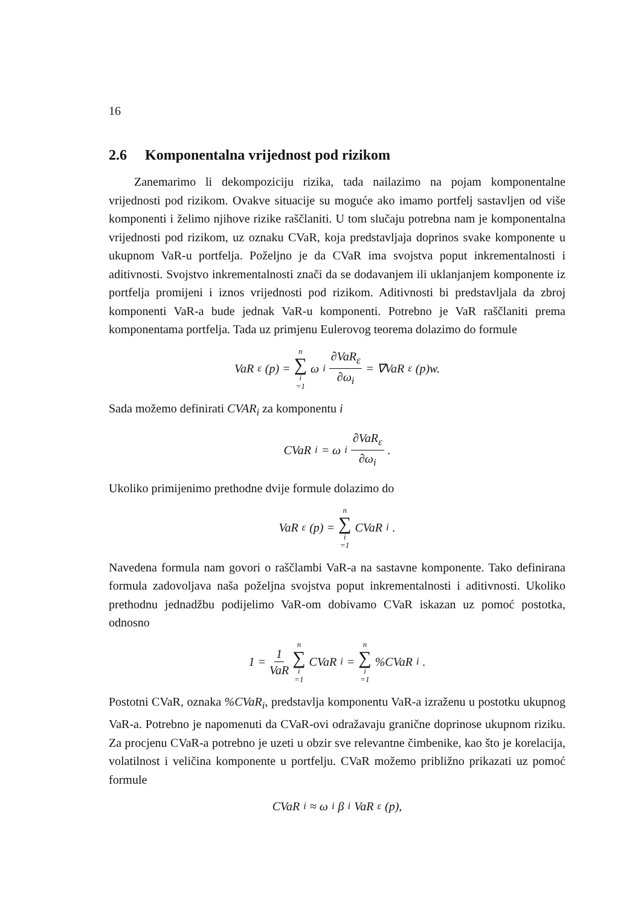16
2.6 Komponentalna vrijednost pod rizikom
Zanemarimo li dekompoziciju rizika, tada nailazimo na pojam komponentalne vrijednosti pod rizikom. Ovakve situacije su moguće ako imamo portfelj sastavljen od više komponenti i želimo njihove rizike raščlaniti. U tom slučaju potrebna nam je komponentalna vrijednosti pod rizikom, uz oznaku CVaR, koja predstavljaja doprinos svake komponente u ukupnom VaR-u portfelja. Poželjno je da CVaR ima svojstva poput inkrementalnosti i aditivnosti. Svojstvo inkrementalnosti znači da se dodavanjem ili uklanjanjem komponente iz portfelja promijeni i iznos vrijednosti pod rizikom. Aditivnosti bi predstavljala da zbroj komponenti VaR-a bude jednak VaR-u komponenti. Potrebno je VaR raščlaniti prema komponentama portfelja. Tada uz primjenu Eulerovog teorema dolazimo do formule
VaR<sub>ε</sub>(p) = n ∑ i =1 ω<sub>i</sub> ∂VaR<sub>ε</sub> ∂ω<sub>i</sub> = ∇VaR<sub>ε</sub>(p)w.
Sada možemo definirati CVAR<sub>i</sub> za komponentu i
CVaR<sub>i</sub> = ω<sub>i</sub> ∂VaR<sub>ε</sub> ∂ω<sub>i</sub>.
Ukoliko primijenimo prethodne dvije formule dolazimo do
VaR<sub>ε</sub>(p) = n ∑ i =1 CVaR<sub>i</sub>.
Navedena formula nam govori o raščlambi VaR-a na sastavne komponente. Tako definirana formula zadovoljava naša poželjna svojstva poput inkrementalnosti i aditivnosti. Ukoliko prethodnu jednadžbu podijelimo VaR-om dobivamo CVaR iskazan uz pomoć postotka, odnosno
1 = 1 VaR n ∑ i =1 CVaR<sub>i</sub> = n ∑ i =1 %CVaR<sub>i</sub>.
Postotni CVaR, oznaka %CVaR<sub>i</sub>, predstavlja komponentu VaR-a izraženu u postotku ukupnog VaR-a. Potrebno je napomenuti da CVaR-ovi odražavaju granične doprinose ukupnom riziku. Za procjenu CVaR-a potrebno je uzeti u obzir sve relevantne čimbenike, kao što je korelacija, volatilnost i veličina komponente u portfelju. CVaR možemo približno prikazati uz pomoć formule
CVaR<sub>i</sub> ≈ ω<sub>i</sub>β<sub>i</sub>VaR<sub>ε</sub>(p),